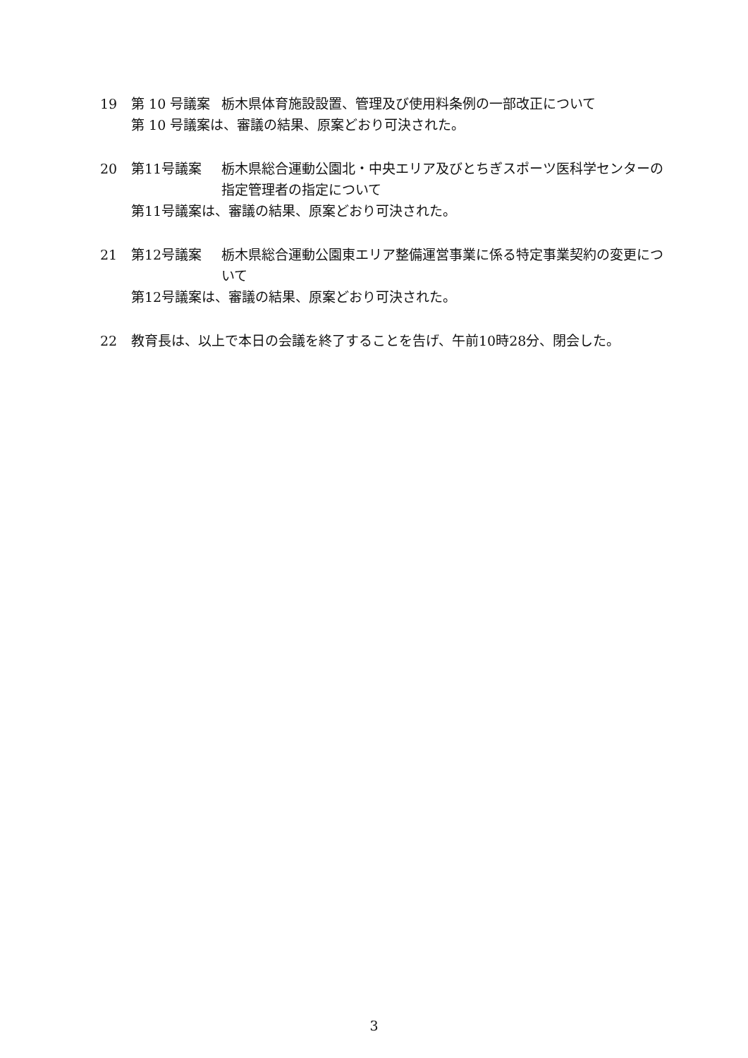19 第 10 号議案 栃木県体育施設設置、管理及び使用料条例の一部改正について
第 10 号議案は、審議の結果、原案どおり可決された。
20 第11号議案 栃木県総合運動公園北・中央エリア及びとちぎスポーツ医科学センターの指定管理者の指定について
第11号議案は、審議の結果、原案どおり可決された。
21 第12号議案 栃木県総合運動公園東エリア整備運営事業に係る特定事業契約の変更について
第12号議案は、審議の結果、原案どおり可決された。
22 教育長は、以上で本日の会議を終了することを告げ、午前10時28分、閉会した。
3